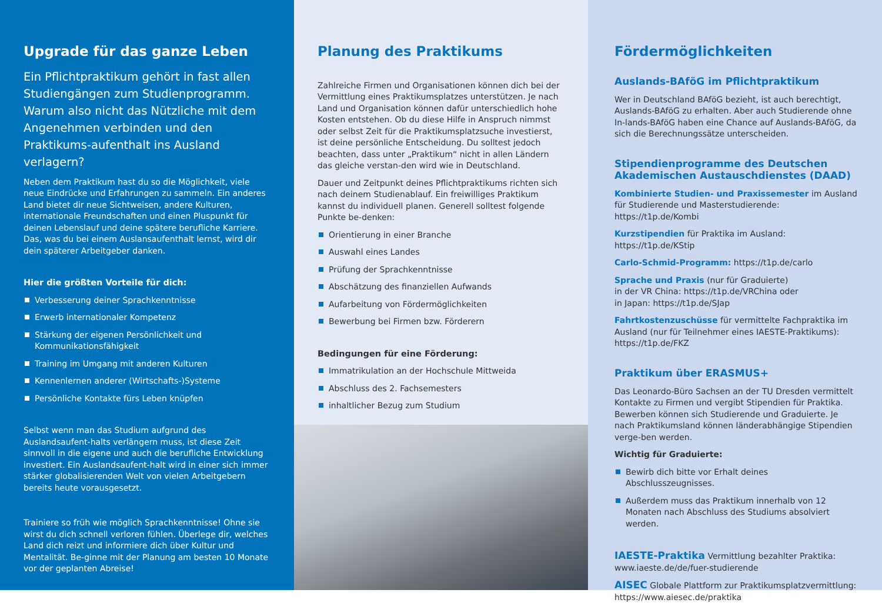Upgrade für das ganze Leben
Ein Pflichtpraktikum gehört in fast allen Studiengängen zum Studienprogramm. Warum also nicht das Nützliche mit dem Angenehmen verbinden und den Praktikums-aufenthalt ins Ausland verlagern?
Neben dem Praktikum hast du so die Möglichkeit, viele neue Eindrücke und Erfahrungen zu sammeln. Ein anderes Land bietet dir neue Sichtweisen, andere Kulturen, internationale Freundschaften und einen Pluspunkt für deinen Lebenslauf und deine spätere berufliche Karriere. Das, was du bei einem Auslansaufenthalt lernst, wird dir dein späterer Arbeitgeber danken.
Hier die größten Vorteile für dich:
Verbesserung deiner Sprachkenntnisse
Erwerb internationaler Kompetenz
Stärkung der eigenen Persönlichkeit und Kommunikationsfähigkeit
Training im Umgang mit anderen Kulturen
Kennenlernen anderer (Wirtschafts-)Systeme
Persönliche Kontakte fürs Leben knüpfen
Selbst wenn man das Studium aufgrund des Auslandsaufent-halts verlängern muss, ist diese Zeit sinnvoll in die eigene und auch die berufliche Entwicklung investiert. Ein Auslandsaufent-halt wird in einer sich immer stärker globalisierenden Welt von vielen Arbeitgebern bereits heute vorausgesetzt.
Trainiere so früh wie möglich Sprachkenntnisse! Ohne sie wirst du dich schnell verloren fühlen. Überlege dir, welches Land dich reizt und informiere dich über Kultur und Mentalität. Be-ginne mit der Planung am besten 10 Monate vor der geplanten Abreise!
Planung des Praktikums
Zahlreiche Firmen und Organisationen können dich bei der Vermittlung eines Praktikumsplatzes unterstützen. Je nach Land und Organisation können dafür unterschiedlich hohe Kosten entstehen. Ob du diese Hilfe in Anspruch nimmst oder selbst Zeit für die Praktikumsplatzsuche investierst, ist deine persönliche Entscheidung. Du solltest jedoch beachten, dass unter „Praktikum“ nicht in allen Ländern das gleiche verstan-den wird wie in Deutschland.
Dauer und Zeitpunkt deines Pflichtpraktikums richten sich nach deinem Studienablauf. Ein freiwilliges Praktikum kannst du individuell planen. Generell solltest folgende Punkte be-denken:
Orientierung in einer Branche
Auswahl eines Landes
Prüfung der Sprachkenntnisse
Abschätzung des finanziellen Aufwands
Aufarbeitung von Fördermöglichkeiten
Bewerbung bei Firmen bzw. Förderern
Bedingungen für eine Förderung:
Immatrikulation an der Hochschule Mittweida
Abschluss des 2. Fachsemesters
inhaltlicher Bezug zum Studium
Fördermöglichkeiten
Auslands-BAföG im Pflichtpraktikum
Wer in Deutschland BAföG bezieht, ist auch berechtigt, Auslands-BAföG zu erhalten. Aber auch Studierende ohne In-lands-BAföG haben eine Chance auf Auslands-BAföG, da sich die Berechnungssätze unterscheiden.
Stipendienprogramme des Deutschen Akademischen Austauschdienstes (DAAD)
Kombinierte Studien- und Praxissemester im Ausland für Studierende und Masterstudierende: https://t1p.de/Kombi
Kurzstipendien für Praktika im Ausland: https://t1p.de/KStip
Carlo-Schmid-Programm: https://t1p.de/carlo
Sprache und Praxis (nur für Graduierte)
in der VR China: https://t1p.de/VRChina oder
in Japan: https://t1p.de/SJap
Fahrtkostenzuschüsse für vermittelte Fachpraktika im Ausland (nur für Teilnehmer eines IAESTE-Praktikums): https://t1p.de/FKZ
Praktikum über ERASMUS+
Das Leonardo-Büro Sachsen an der TU Dresden vermittelt Kontakte zu Firmen und vergibt Stipendien für Praktika. Bewerben können sich Studierende und Graduierte. Je nach Praktikumsland können länderabhängige Stipendien verge-ben werden.
Wichtig für Graduierte:
Bewirb dich bitte vor Erhalt deines Abschlusszeugnisses.
Außerdem muss das Praktikum innerhalb von 12 Monaten nach Abschluss des Studiums absolviert werden.
IAESTE-Praktika Vermittlung bezahlter Praktika: www.iaeste.de/de/fuer-studierende
AISEC Globale Plattform zur Praktikumsplatzvermittlung: https://www.aiesec.de/praktika